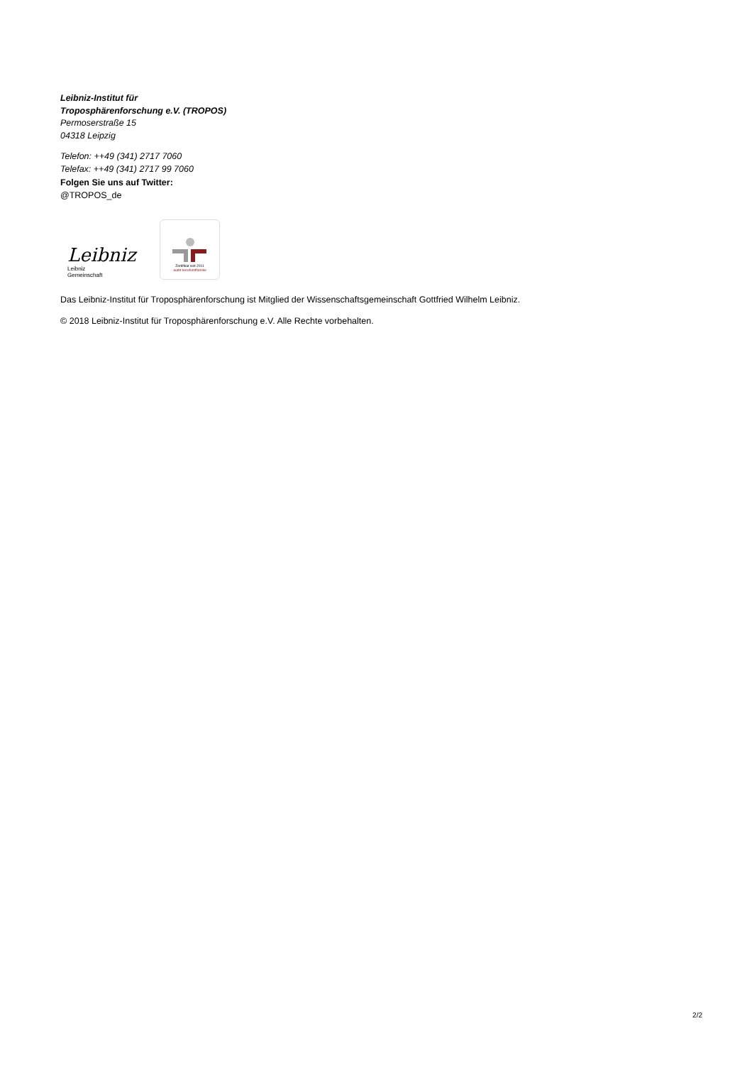Leibniz-Institut für
Troposphärenforschung e.V. (TROPOS)
Permoserstraße 15
04318 Leipzig
Telefon: ++49 (341) 2717 7060
Telefax: ++49 (341) 2717 99 7060
Folgen Sie uns auf Twitter:
@TROPOS_de
Leibniz
Leibniz
Gemeinschaft
Zertifikat seit 2011
audit berufundfamilie
Das Leibniz-Institut für Troposphärenforschung ist Mitglied der Wissenschaftsgemeinschaft Gottfried Wilhelm Leibniz.
© 2018 Leibniz-Institut für Troposphärenforschung e.V. Alle Rechte vorbehalten.
2/2